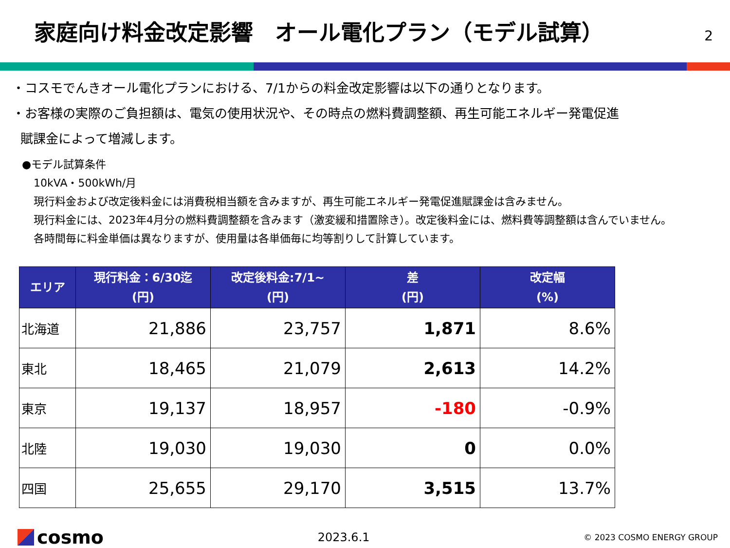家庭向け料金改定影響　オール電化プラン（モデル試算）
2
・コスモでんきオール電化プランにおける、7/1からの料金改定影響は以下の通りとなります。
・お客様の実際のご負担額は、電気の使用状況や、その時点の燃料費調整額、再生可能エネルギー発電促進
賦課金によって増減します。
●モデル試算条件
10kVA・500kWh/月
現行料金および改定後料金には消費税相当額を含みますが、再生可能エネルギー発電促進賦課金は含みません。
現行料金には、2023年4月分の燃料費調整額を含みます（激変緩和措置除き）。改定後料金には、燃料費等調整額は含んでいません。
各時間毎に料金単価は異なりますが、使用量は各単価毎に均等割りして計算しています。
| エリア | 現行料金：6/30迄 (円) | 改定後料金:7/1~ (円) | 差 (円) | 改定幅 (%) |
| --- | --- | --- | --- | --- |
| 北海道 | 21,886 | 23,757 | 1,871 | 8.6% |
| 東北 | 18,465 | 21,079 | 2,613 | 14.2% |
| 東京 | 19,137 | 18,957 | -180 | -0.9% |
| 北陸 | 19,030 | 19,030 | 0 | 0.0% |
| 四国 | 25,655 | 29,170 | 3,515 | 13.7% |
cosmo
2023.6.1
© 2023 COSMO ENERGY GROUP